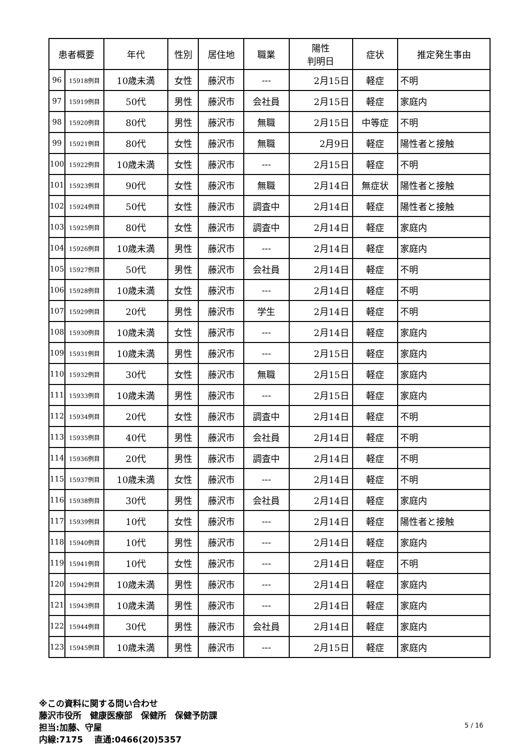| 患者概要 | | 年代 | 性別 | 居住地 | 職業 | 陽性 判明日 | 症状 | 推定発生事由 |
| --- | --- | --- | --- | --- | --- | --- | --- | --- |
| 96 | 15918例目 | 10歳未満 | 女性 | 藤沢市 | --- | 2月15日 | 軽症 | 不明 |
| 97 | 15919例目 | 50代 | 男性 | 藤沢市 | 会社員 | 2月15日 | 軽症 | 家庭内 |
| 98 | 15920例目 | 80代 | 男性 | 藤沢市 | 無職 | 2月15日 | 中等症 | 不明 |
| 99 | 15921例目 | 80代 | 女性 | 藤沢市 | 無職 | 2月9日 | 軽症 | 陽性者と接触 |
| 100 | 15922例目 | 10歳未満 | 女性 | 藤沢市 | --- | 2月15日 | 軽症 | 不明 |
| 101 | 15923例目 | 90代 | 女性 | 藤沢市 | 無職 | 2月14日 | 無症状 | 陽性者と接触 |
| 102 | 15924例目 | 50代 | 女性 | 藤沢市 | 調査中 | 2月14日 | 軽症 | 陽性者と接触 |
| 103 | 15925例目 | 80代 | 女性 | 藤沢市 | 調査中 | 2月14日 | 軽症 | 家庭内 |
| 104 | 15926例目 | 10歳未満 | 男性 | 藤沢市 | --- | 2月14日 | 軽症 | 家庭内 |
| 105 | 15927例目 | 50代 | 男性 | 藤沢市 | 会社員 | 2月14日 | 軽症 | 不明 |
| 106 | 15928例目 | 10歳未満 | 女性 | 藤沢市 | --- | 2月14日 | 軽症 | 不明 |
| 107 | 15929例目 | 20代 | 男性 | 藤沢市 | 学生 | 2月14日 | 軽症 | 不明 |
| 108 | 15930例目 | 10歳未満 | 女性 | 藤沢市 | --- | 2月14日 | 軽症 | 家庭内 |
| 109 | 15931例目 | 10歳未満 | 男性 | 藤沢市 | --- | 2月15日 | 軽症 | 家庭内 |
| 110 | 15932例目 | 30代 | 女性 | 藤沢市 | 無職 | 2月15日 | 軽症 | 家庭内 |
| 111 | 15933例目 | 10歳未満 | 男性 | 藤沢市 | --- | 2月15日 | 軽症 | 家庭内 |
| 112 | 15934例目 | 20代 | 女性 | 藤沢市 | 調査中 | 2月14日 | 軽症 | 不明 |
| 113 | 15935例目 | 40代 | 男性 | 藤沢市 | 会社員 | 2月14日 | 軽症 | 不明 |
| 114 | 15936例目 | 20代 | 男性 | 藤沢市 | 調査中 | 2月14日 | 軽症 | 不明 |
| 115 | 15937例目 | 10歳未満 | 女性 | 藤沢市 | --- | 2月14日 | 軽症 | 不明 |
| 116 | 15938例目 | 30代 | 男性 | 藤沢市 | 会社員 | 2月14日 | 軽症 | 家庭内 |
| 117 | 15939例目 | 10代 | 女性 | 藤沢市 | --- | 2月14日 | 軽症 | 陽性者と接触 |
| 118 | 15940例目 | 10代 | 男性 | 藤沢市 | --- | 2月14日 | 軽症 | 家庭内 |
| 119 | 15941例目 | 10代 | 女性 | 藤沢市 | --- | 2月14日 | 軽症 | 不明 |
| 120 | 15942例目 | 10歳未満 | 男性 | 藤沢市 | --- | 2月14日 | 軽症 | 家庭内 |
| 121 | 15943例目 | 10歳未満 | 男性 | 藤沢市 | --- | 2月14日 | 軽症 | 家庭内 |
| 122 | 15944例目 | 30代 | 男性 | 藤沢市 | 会社員 | 2月14日 | 軽症 | 家庭内 |
| 123 | 15945例目 | 10歳未満 | 男性 | 藤沢市 | --- | 2月15日 | 軽症 | 家庭内 |
※この資料に関する問い合わせ
藤沢市役所　健康医療部　保健所　保健予防課
担当:加藤、守屋
内線:7175　 直通:0466(20)5357
5 / 16